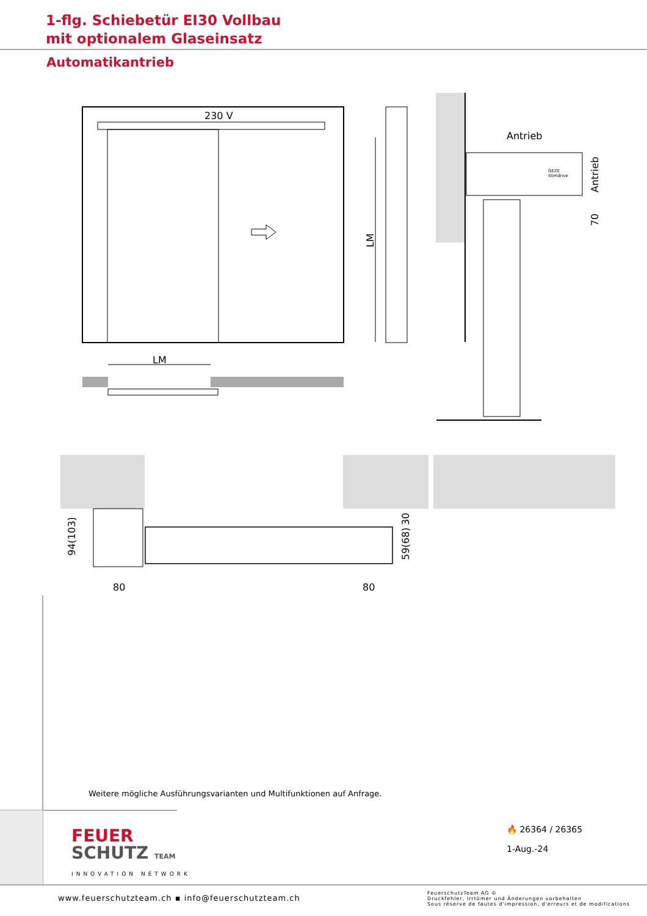1-flg. Schiebetür EI30 Vollbau
mit optionalem Glaseinsatz
Automatikantrieb
230 V
LM
LM
Antrieb
GEZE
Slimdrive
Antrieb
70
94(103)
59(68)
30
80
80
Weitere mögliche Ausführungsvarianten und Multifunktionen auf Anfrage.
FEUER
SCHUTZ TEAM
INNOVATION NETWORK
🔥 26364 / 26365
1-Aug.-24
www.feuerschutzteam.ch ▪ info@feuerschutzteam.ch
FeuerschutzTeam AG ©
Druckfehler, Irrtümer und Änderungen vorbehalten
Sous réserve de fautes d'impression, d'erreurs et de modifications